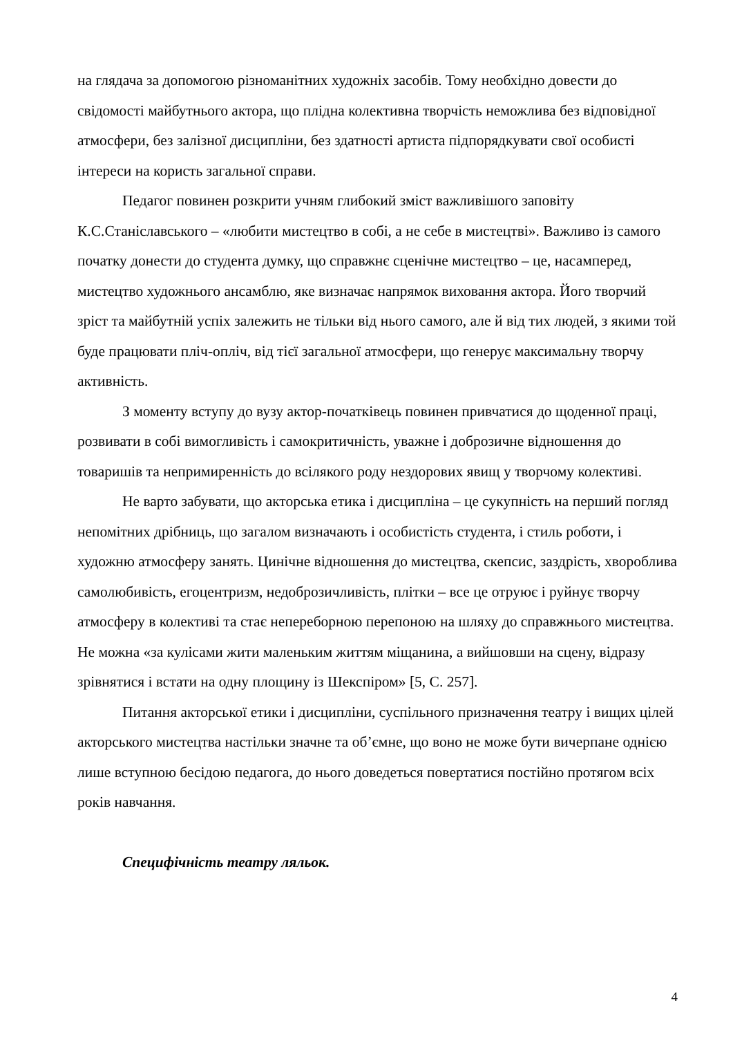на глядача за допомогою різноманітних художніх засобів. Тому необхідно довести до свідомості майбутнього актора, що плідна колективна творчість неможлива без відповідної атмосфери, без залізної дисципліни, без здатності артиста підпорядкувати свої особисті інтереси на користь загальної справи.
Педагог повинен розкрити учням глибокий зміст важливішого заповіту К.С.Станіславського – «любити мистецтво в собі, а не себе в мистецтві». Важливо із самого початку донести до студента думку, що справжнє сценічне мистецтво – це, насамперед, мистецтво художнього ансамблю, яке визначає напрямок виховання актора. Його творчий зріст та майбутній успіх залежить не тільки від нього самого, але й від тих людей, з якими той буде працювати пліч-опліч, від тієї загальної атмосфери, що генерує максимальну творчу активність.
З моменту вступу до вузу актор-початківець повинен привчатися до щоденної праці, розвивати в собі вимогливість і самокритичність, уважне і доброзичне відношення до товаришів та непримиренність до всілякого роду нездорових явищ у творчому колективі.
Не варто забувати, що акторська етика і дисципліна – це сукупність на перший погляд непомітних дрібниць, що загалом визначають і особистість студента, і стиль роботи, і художню атмосферу занять. Цинічне відношення до мистецтва, скепсис, заздрість, хвороблива самолюбивість, егоцентризм, недоброзичливість, плітки – все це отруює і руйнує творчу атмосферу в колективі та стає непереборною перепоною на шляху до справжнього мистецтва. Не можна «за кулісами жити маленьким життям міщанина, а вийшовши на сцену, відразу зрівнятися і встати на одну площину із Шекспіром» [5, С. 257].
Питання акторської етики і дисципліни, суспільного призначення театру і вищих цілей акторського мистецтва настільки значне та об’ємне, що воно не може бути вичерпане однією лише вступною бесідою педагога, до нього доведеться повертатися постійно протягом всіх років навчання.
Специфічність театру ляльок.
4